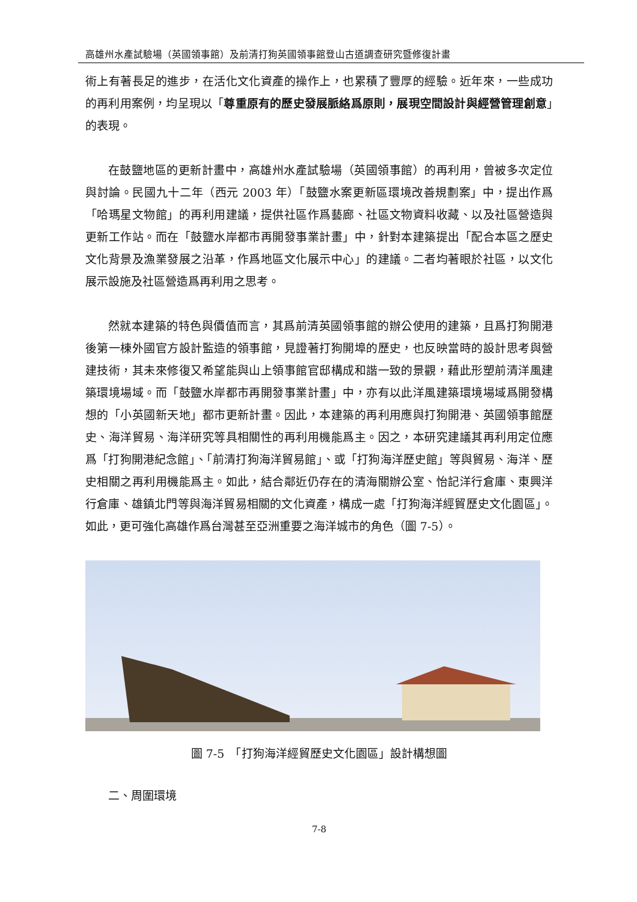高雄州水產試驗場（英國領事館）及前清打狗英國領事館登山古道調查研究暨修復計畫
術上有著長足的進步，在活化文化資產的操作上，也累積了豐厚的經驗。近年來，一些成功的再利用案例，均呈現以「尊重原有的歷史發展脈絡爲原則，展現空間設計與經營管理創意」的表現。
在鼓鹽地區的更新計畫中，高雄州水產試驗場（英國領事館）的再利用，曾被多次定位與討論。民國九十二年（西元 2003 年）「鼓鹽水案更新區環境改善規劃案」中，提出作爲「哈瑪星文物館」的再利用建議，提供社區作爲藝廊、社區文物資料收藏、以及社區營造與更新工作站。而在「鼓鹽水岸都市再開發事業計畫」中，針對本建築提出「配合本區之歷史文化背景及漁業發展之沿革，作爲地區文化展示中心」的建議。二者均著眼於社區，以文化展示設施及社區營造爲再利用之思考。
然就本建築的特色與價值而言，其爲前清英國領事館的辦公使用的建築，且爲打狗開港後第一棟外國官方設計監造的領事館，見證著打狗開埠的歷史，也反映當時的設計思考與營建技術，其未來修復又希望能與山上領事館官邸構成和諧一致的景觀，藉此形塑前清洋風建築環境場域。而「鼓鹽水岸都市再開發事業計畫」中，亦有以此洋風建築環境場域爲開發構想的「小英國新天地」都市更新計畫。因此，本建築的再利用應與打狗開港、英國領事館歷史、海洋貿易、海洋研究等具相關性的再利用機能爲主。因之，本研究建議其再利用定位應爲「打狗開港紀念館」、「前清打狗海洋貿易館」、或「打狗海洋歷史館」等與貿易、海洋、歷史相關之再利用機能爲主。如此，結合鄰近仍存在的清海關辦公室、怡記洋行倉庫、東興洋行倉庫、雄鎮北門等與海洋貿易相關的文化資產，構成一處「打狗海洋經貿歷史文化園區」。如此，更可強化高雄作爲台灣甚至亞洲重要之海洋城市的角色（圖 7-5）。
圖 7-5　「打狗海洋經貿歷史文化園區」設計構想圖
二、周圍環境
7-8